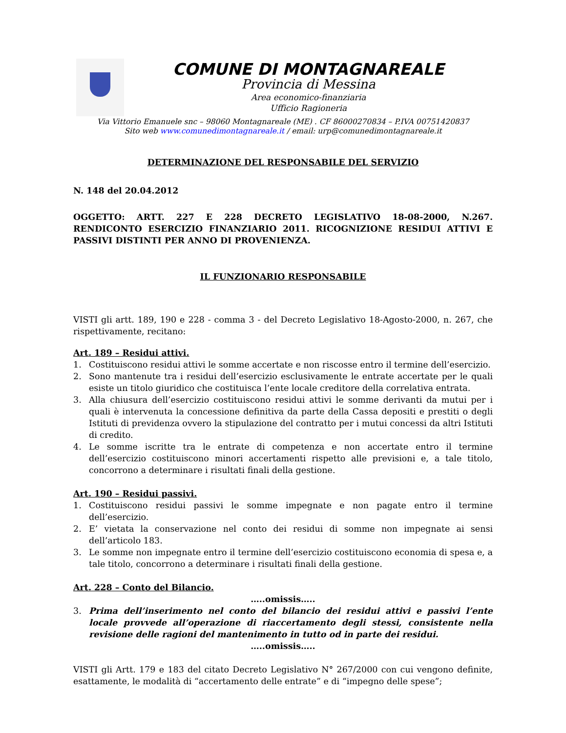COMUNE DI MONTAGNAREALE
Provincia di Messina
Area economico-finanziaria
Ufficio Ragioneria
Via Vittorio Emanuele snc – 98060 Montagnareale (ME) . CF 86000270834 – P.IVA 00751420837
Sito web www.comunedimontagnareale.it / email: urp@comunedimontagnareale.it
DETERMINAZIONE DEL RESPONSABILE DEL SERVIZIO
N. 148 del 20.04.2012
OGGETTO: ARTT. 227 E 228 DECRETO LEGISLATIVO 18-08-2000, N.267. RENDICONTO ESERCIZIO FINANZIARIO 2011. RICOGNIZIONE RESIDUI ATTIVI E PASSIVI DISTINTI PER ANNO DI PROVENIENZA.
IL FUNZIONARIO RESPONSABILE
VISTI gli artt. 189, 190 e 228 - comma 3 - del Decreto Legislativo 18-Agosto-2000, n. 267, che rispettivamente, recitano:
Art. 189 – Residui attivi.
1. Costituiscono residui attivi le somme accertate e non riscosse entro il termine dell’esercizio.
2. Sono mantenute tra i residui dell’esercizio esclusivamente le entrate accertate per le quali esiste un titolo giuridico che costituisca l’ente locale creditore della correlativa entrata.
3. Alla chiusura dell’esercizio costituiscono residui attivi le somme derivanti da mutui per i quali è intervenuta la concessione definitiva da parte della Cassa depositi e prestiti o degli Istituti di previdenza ovvero la stipulazione del contratto per i mutui concessi da altri Istituti di credito.
4. Le somme iscritte tra le entrate di competenza e non accertate entro il termine dell’esercizio costituiscono minori accertamenti rispetto alle previsioni e, a tale titolo, concorrono a determinare i risultati finali della gestione.
Art. 190 – Residui passivi.
1. Costituiscono residui passivi le somme impegnate e non pagate entro il termine dell’esercizio.
2. E’ vietata la conservazione nel conto dei residui di somme non impegnate ai sensi dell’articolo 183.
3. Le somme non impegnate entro il termine dell’esercizio costituiscono economia di spesa e, a tale titolo, concorrono a determinare i risultati finali della gestione.
Art. 228 – Conto del Bilancio.
…..omissis…..
3. Prima dell’inserimento nel conto del bilancio dei residui attivi e passivi l’ente locale provvede all’operazione di riaccertamento degli stessi, consistente nella revisione delle ragioni del mantenimento in tutto od in parte dei residui.
…..omissis…..
VISTI gli Artt. 179 e 183 del citato Decreto Legislativo N° 267/2000 con cui vengono definite, esattamente, le modalità di “accertamento delle entrate” e di “impegno delle spese”;